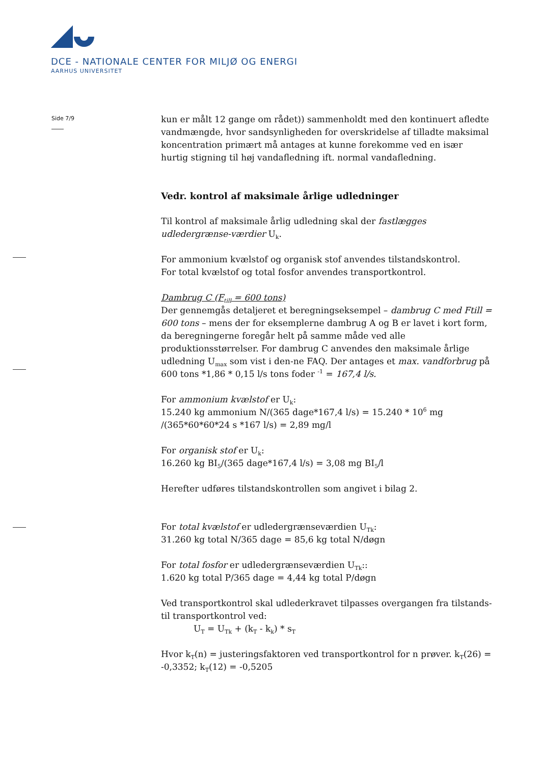DCE - NATIONALE CENTER FOR MILJØ OG ENERGI
AARHUS UNIVERSITET
Side 7/9
kun er målt 12 gange om rådet)) sammenholdt med den kontinuert afledte vandmængde, hvor sandsynligheden for overskridelse af tilladte maksimal koncentration primært må antages at kunne forekomme ved en især hurtig stigning til høj vandafledning ift. normal vandafledning.
Vedr. kontrol af maksimale årlige udledninger
Til kontrol af maksimale årlig udledning skal der fastlægges udledergrænse-værdier U<sub>k</sub>.
For ammonium kvælstof og organisk stof anvendes tilstandskontrol.
For total kvælstof og total fosfor anvendes transportkontrol.
Dambrug C (F<sub>till</sub> = 600 tons)
Der gennemgås detaljeret et beregningseksempel – dambrug C med Ftill = 600 tons – mens der for eksemplerne dambrug A og B er lavet i kort form, da beregningerne foregår helt på samme måde ved alle produktionsstørrelser. For dambrug C anvendes den maksimale årlige udledning U<sub>max</sub> som vist i den-ne FAQ. Der antages et max. vandforbrug på 600 tons *1,86 * 0,15 l/s tons foder <sup>-1</sup> = 167,4 l/s.
For ammonium kvælstof er U<sub>k</sub>:
15.240 kg ammonium N/(365 dage*167,4 l/s) = 15.240 * 10<sup>6</sup> mg /(365*60*60*24 s *167 l/s) = 2,89 mg/l
For organisk stof er U<sub>k</sub>:
16.260 kg BI<sub>5</sub>/(365 dage*167,4 l/s) = 3,08 mg BI<sub>5</sub>/l
Herefter udføres tilstandskontrollen som angivet i bilag 2.
For total kvælstof er udledergrænseværdien U<sub>Tk</sub>:
31.260 kg total N/365 dage = 85,6 kg total N/døgn
For total fosfor er udledergrænseværdien U<sub>Tk</sub>::
1.620 kg total P/365 dage = 4,44 kg total P/døgn
Ved transportkontrol skal udlederkravet tilpasses overgangen fra tilstands- til transportkontrol ved:
U<sub>T</sub> = U<sub>Tk</sub> + (k<sub>T</sub> - k<sub>k</sub>) * s<sub>T</sub>
Hvor k<sub>T</sub>(n) = justeringsfaktoren ved transportkontrol for n prøver. k<sub>T</sub>(26) = -0,3352; k<sub>T</sub>(12) = -0,5205